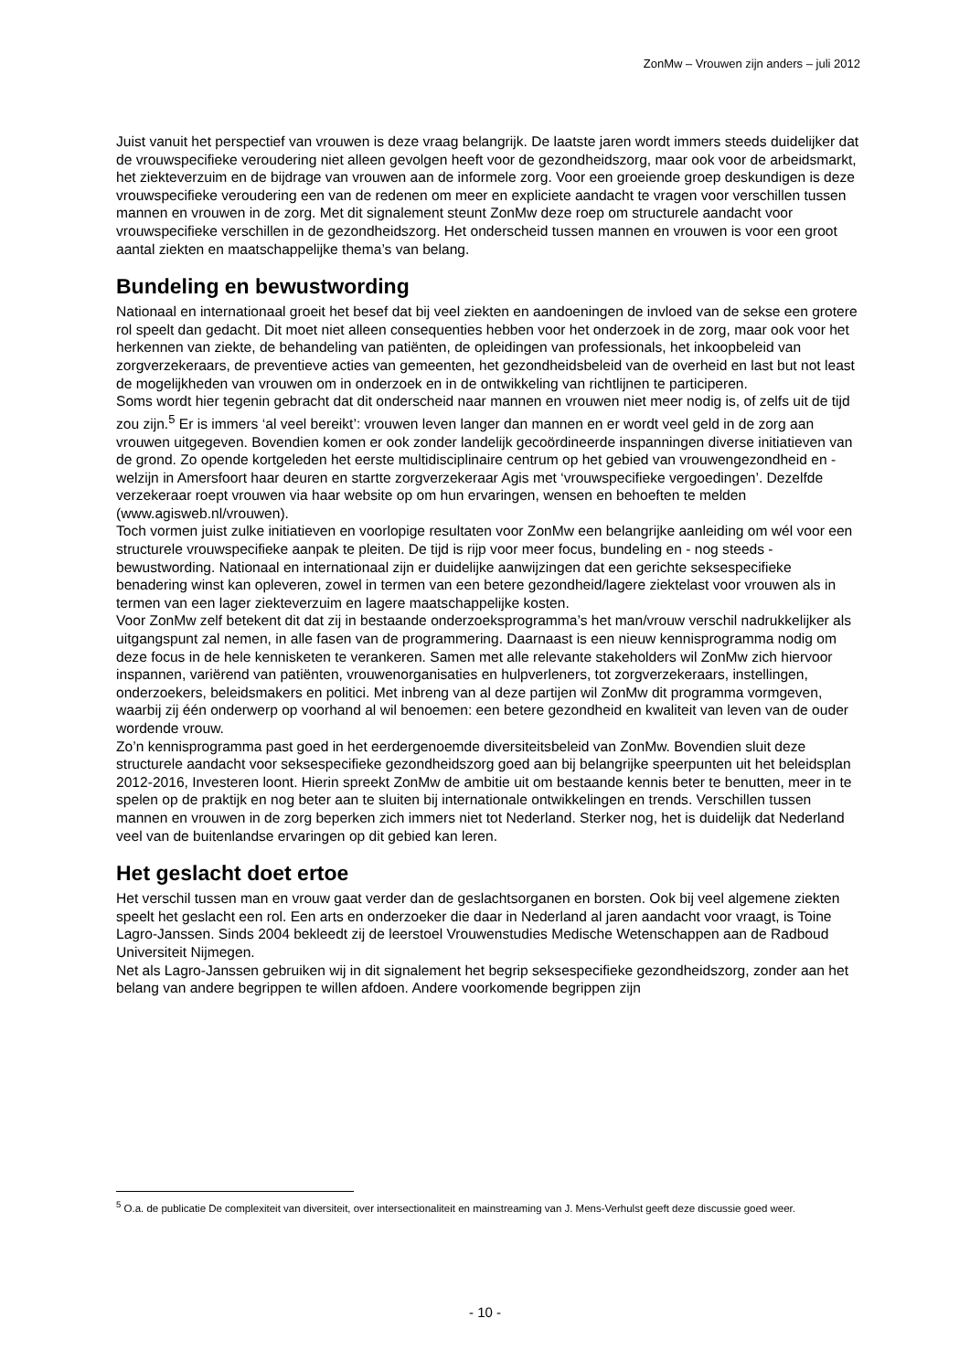ZonMw – Vrouwen zijn anders – juli 2012
Juist vanuit het perspectief van vrouwen is deze vraag belangrijk. De laatste jaren wordt immers steeds duidelijker dat de vrouwspecifieke veroudering niet alleen gevolgen heeft voor de gezondheidszorg, maar ook voor de arbeidsmarkt, het ziekteverzuim en de bijdrage van vrouwen aan de informele zorg. Voor een groeiende groep deskundigen is deze vrouwspecifieke veroudering een van de redenen om meer en expliciete aandacht te vragen voor verschillen tussen mannen en vrouwen in de zorg. Met dit signalement steunt ZonMw deze roep om structurele aandacht voor vrouwspecifieke verschillen in de gezondheidszorg. Het onderscheid tussen mannen en vrouwen is voor een groot aantal ziekten en maatschappelijke thema’s van belang.
Bundeling en bewustwording
Nationaal en internationaal groeit het besef dat bij veel ziekten en aandoeningen de invloed van de sekse een grotere rol speelt dan gedacht. Dit moet niet alleen consequenties hebben voor het onderzoek in de zorg, maar ook voor het herkennen van ziekte, de behandeling van patiënten, de opleidingen van professionals, het inkoopbeleid van zorgverzekeraars, de preventieve acties van gemeenten, het gezondheidsbeleid van de overheid en last but not least de mogelijkheden van vrouwen om in onderzoek en in de ontwikkeling van richtlijnen te participeren.
Soms wordt hier tegenin gebracht dat dit onderscheid naar mannen en vrouwen niet meer nodig is, of zelfs uit de tijd zou zijn.<sup>5</sup> Er is immers ‘al veel bereikt’: vrouwen leven langer dan mannen en er wordt veel geld in de zorg aan vrouwen uitgegeven. Bovendien komen er ook zonder landelijk gecoördineerde inspanningen diverse initiatieven van de grond. Zo opende kortgeleden het eerste multidisciplinaire centrum op het gebied van vrouwengezondheid en -welzijn in Amersfoort haar deuren en startte zorgverzekeraar Agis met ‘vrouwspecifieke vergoedingen’. Dezelfde verzekeraar roept vrouwen via haar website op om hun ervaringen, wensen en behoeften te melden (www.agisweb.nl/vrouwen).
Toch vormen juist zulke initiatieven en voorlopige resultaten voor ZonMw een belangrijke aanleiding om wél voor een structurele vrouwspecifieke aanpak te pleiten. De tijd is rijp voor meer focus, bundeling en - nog steeds - bewustwording. Nationaal en internationaal zijn er duidelijke aanwijzingen dat een gerichte seksespecifieke benadering winst kan opleveren, zowel in termen van een betere gezondheid/lagere ziektelast voor vrouwen als in termen van een lager ziekteverzuim en lagere maatschappelijke kosten.
Voor ZonMw zelf betekent dit dat zij in bestaande onderzoeksprogramma’s het man/vrouw verschil nadrukkelijker als uitgangspunt zal nemen, in alle fasen van de programmering. Daarnaast is een nieuw kennisprogramma nodig om deze focus in de hele kennisketen te verankeren. Samen met alle relevante stakeholders wil ZonMw zich hiervoor inspannen, variërend van patiënten, vrouwenorganisaties en hulpverleners, tot zorgverzekeraars, instellingen, onderzoekers, beleidsmakers en politici. Met inbreng van al deze partijen wil ZonMw dit programma vormgeven, waarbij zij één onderwerp op voorhand al wil benoemen: een betere gezondheid en kwaliteit van leven van de ouder wordende vrouw.
Zo’n kennisprogramma past goed in het eerdergenoemde diversiteitsbeleid van ZonMw. Bovendien sluit deze structurele aandacht voor seksespecifieke gezondheidszorg goed aan bij belangrijke speerpunten uit het beleidsplan 2012-2016, Investeren loont. Hierin spreekt ZonMw de ambitie uit om bestaande kennis beter te benutten, meer in te spelen op de praktijk en nog beter aan te sluiten bij internationale ontwikkelingen en trends. Verschillen tussen mannen en vrouwen in de zorg beperken zich immers niet tot Nederland. Sterker nog, het is duidelijk dat Nederland veel van de buitenlandse ervaringen op dit gebied kan leren.
Het geslacht doet ertoe
Het verschil tussen man en vrouw gaat verder dan de geslachtsorganen en borsten. Ook bij veel algemene ziekten speelt het geslacht een rol. Een arts en onderzoeker die daar in Nederland al jaren aandacht voor vraagt, is Toine Lagro-Janssen. Sinds 2004 bekleedt zij de leerstoel Vrouwenstudies Medische Wetenschappen aan de Radboud Universiteit Nijmegen.
Net als Lagro-Janssen gebruiken wij in dit signalement het begrip seksespecifieke gezondheidszorg, zonder aan het belang van andere begrippen te willen afdoen. Andere voorkomende begrippen zijn
<sup>5</sup> O.a. de publicatie De complexiteit van diversiteit, over intersectionaliteit en mainstreaming van J. Mens-Verhulst geeft deze discussie goed weer.
- 10 -